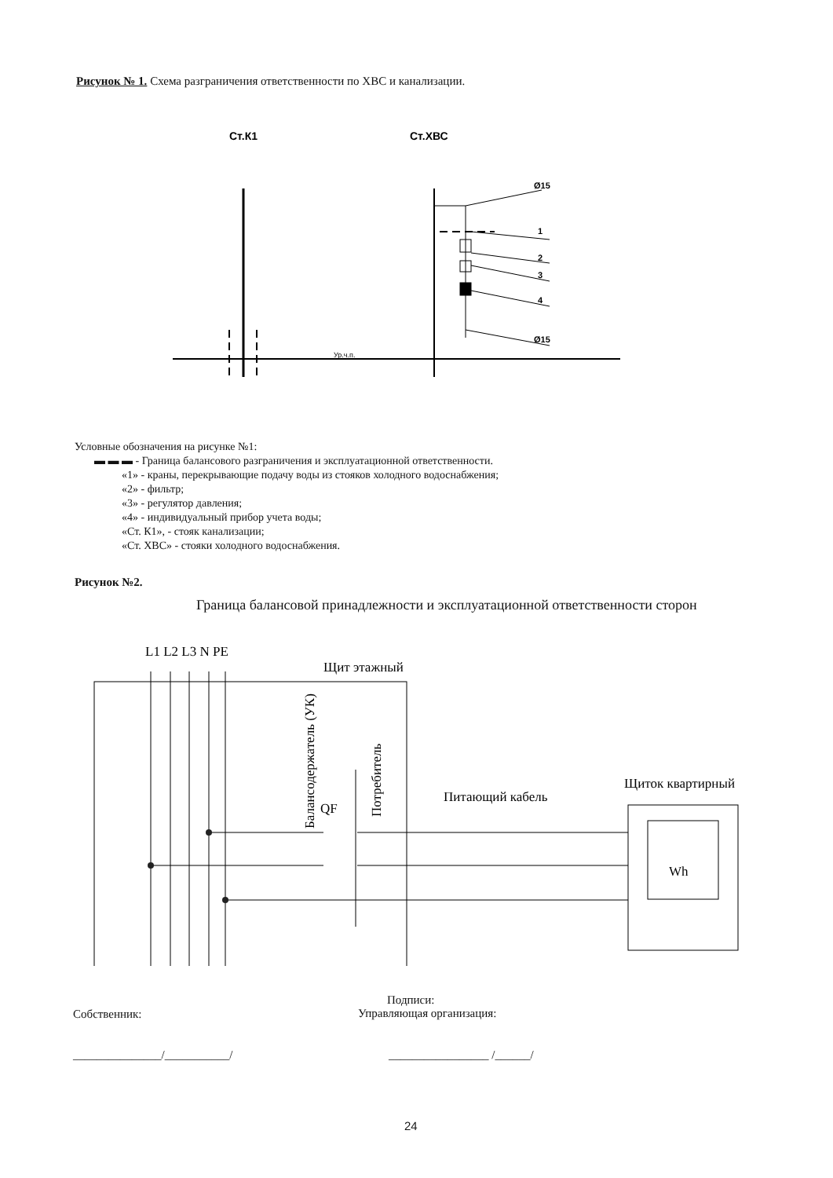Рисунок № 1. Схема разграничения ответственности по ХВС и канализации.
Ст.К1
Ст.ХВС
Ø15
1
2
3
4
Ø15
Ур.ч.п.
Условные обозначения на рисунке №1:
▬ ▬ ▬ - Граница балансового разграничения и эксплуатационной ответственности.
«1» - краны, перекрывающие подачу воды из стояков холодного водоснабжения;
«2» - фильтр;
«3» - регулятор давления;
«4» - индивидуальный прибор учета воды;
«Ст. К1», - стояк канализации;
«Ст. ХВС» - стояки холодного водоснабжения.
Рисунок №2.
Граница балансовой принадлежности и эксплуатационной ответственности сторон
L1 L2 L3 N PE
Щит этажный
Питающий кабель
Щиток квартирный
QF
Wh
Балансодержатель (УК)
Потребитель
Подписи:
Управляющая организация:
Собственник:
_______________/___________/ _________________ /______/
24